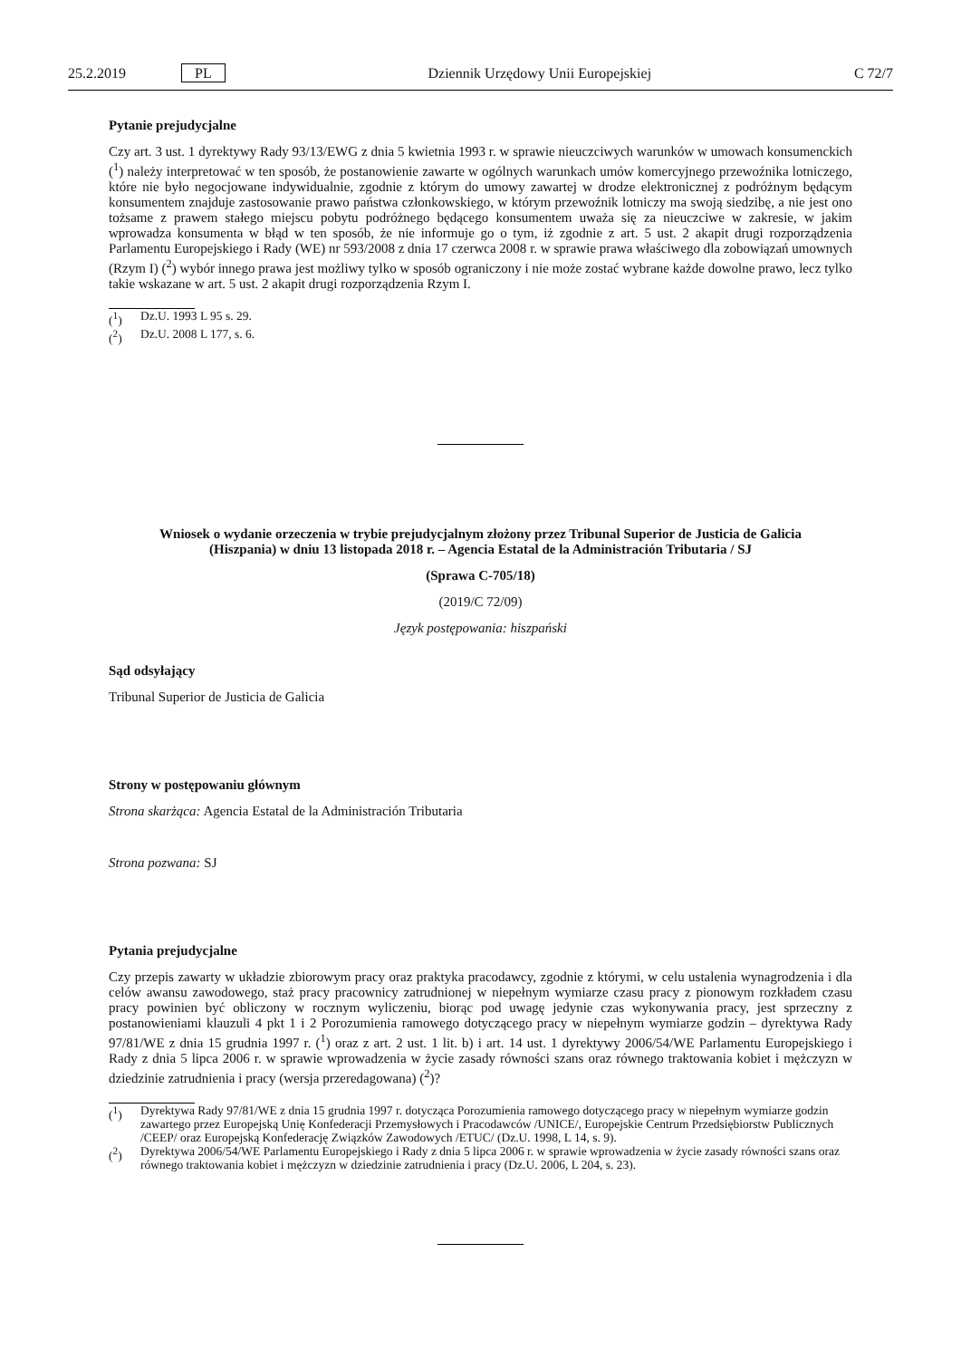25.2.2019 PL Dziennik Urzędowy Unii Europejskiej C 72/7
Pytanie prejudycjalne
Czy art. 3 ust. 1 dyrektywy Rady 93/13/EWG z dnia 5 kwietnia 1993 r. w sprawie nieuczciwych warunków w umowach konsumenckich (<sup>1</sup>) należy interpretować w ten sposób, że postanowienie zawarte w ogólnych warunkach umów komercyjnego przewoźnika lotniczego, które nie było negocjowane indywidualnie, zgodnie z którym do umowy zawartej w drodze elektronicznej z podróżnym będącym konsumentem znajduje zastosowanie prawo państwa członkowskiego, w którym przewoźnik lotniczy ma swoją siedzibę, a nie jest ono tożsame z prawem stałego miejscu pobytu podróżnego będącego konsumentem uważa się za nieuczciwe w zakresie, w jakim wprowadza konsumenta w błąd w ten sposób, że nie informuje go o tym, iż zgodnie z art. 5 ust. 2 akapit drugi rozporządzenia Parlamentu Europejskiego i Rady (WE) nr 593/2008 z dnia 17 czerwca 2008 r. w sprawie prawa właściwego dla zobowiązań umownych (Rzym I) (<sup>2</sup>) wybór innego prawa jest możliwy tylko w sposób ograniczony i nie może zostać wybrane każde dowolne prawo, lecz tylko takie wskazane w art. 5 ust. 2 akapit drugi rozporządzenia Rzym I.
(<sup>1</sup>) Dz.U. 1993 L 95 s. 29.
(<sup>2</sup>) Dz.U. 2008 L 177, s. 6.
Wniosek o wydanie orzeczenia w trybie prejudycjalnym złożony przez Tribunal Superior de Justicia de Galicia (Hiszpania) w dniu 13 listopada 2018 r. – Agencia Estatal de la Administración Tributaria / SJ
(Sprawa C-705/18)
(2019/C 72/09)
Język postępowania: hiszpański
Sąd odsyłający
Tribunal Superior de Justicia de Galicia
Strony w postępowaniu głównym
Strona skarżąca: Agencia Estatal de la Administración Tributaria
Strona pozwana: SJ
Pytania prejudycjalne
Czy przepis zawarty w układzie zbiorowym pracy oraz praktyka pracodawcy, zgodnie z którymi, w celu ustalenia wynagrodzenia i dla celów awansu zawodowego, staż pracy pracownicy zatrudnionej w niepełnym wymiarze czasu pracy z pionowym rozkładem czasu pracy powinien być obliczony w rocznym wyliczeniu, biorąc pod uwagę jedynie czas wykonywania pracy, jest sprzeczny z postanowieniami klauzuli 4 pkt 1 i 2 Porozumienia ramowego dotyczącego pracy w niepełnym wymiarze godzin – dyrektywa Rady 97/81/WE z dnia 15 grudnia 1997 r. (<sup>1</sup>) oraz z art. 2 ust. 1 lit. b) i art. 14 ust. 1 dyrektywy 2006/54/WE Parlamentu Europejskiego i Rady z dnia 5 lipca 2006 r. w sprawie wprowadzenia w życie zasady równości szans oraz równego traktowania kobiet i mężczyzn w dziedzinie zatrudnienia i pracy (wersja przeredagowana) (<sup>2</sup>)?
(<sup>1</sup>) Dyrektywa Rady 97/81/WE z dnia 15 grudnia 1997 r. dotycząca Porozumienia ramowego dotyczącego pracy w niepełnym wymiarze godzin zawartego przez Europejską Unię Konfederacji Przemysłowych i Pracodawców /UNICE/, Europejskie Centrum Przedsiębiorstw Publicznych /CEEP/ oraz Europejską Konfederację Związków Zawodowych /ETUC/ (Dz.U. 1998, L 14, s. 9).
(<sup>2</sup>) Dyrektywa 2006/54/WE Parlamentu Europejskiego i Rady z dnia 5 lipca 2006 r. w sprawie wprowadzenia w życie zasady równości szans oraz równego traktowania kobiet i mężczyzn w dziedzinie zatrudnienia i pracy (Dz.U. 2006, L 204, s. 23).